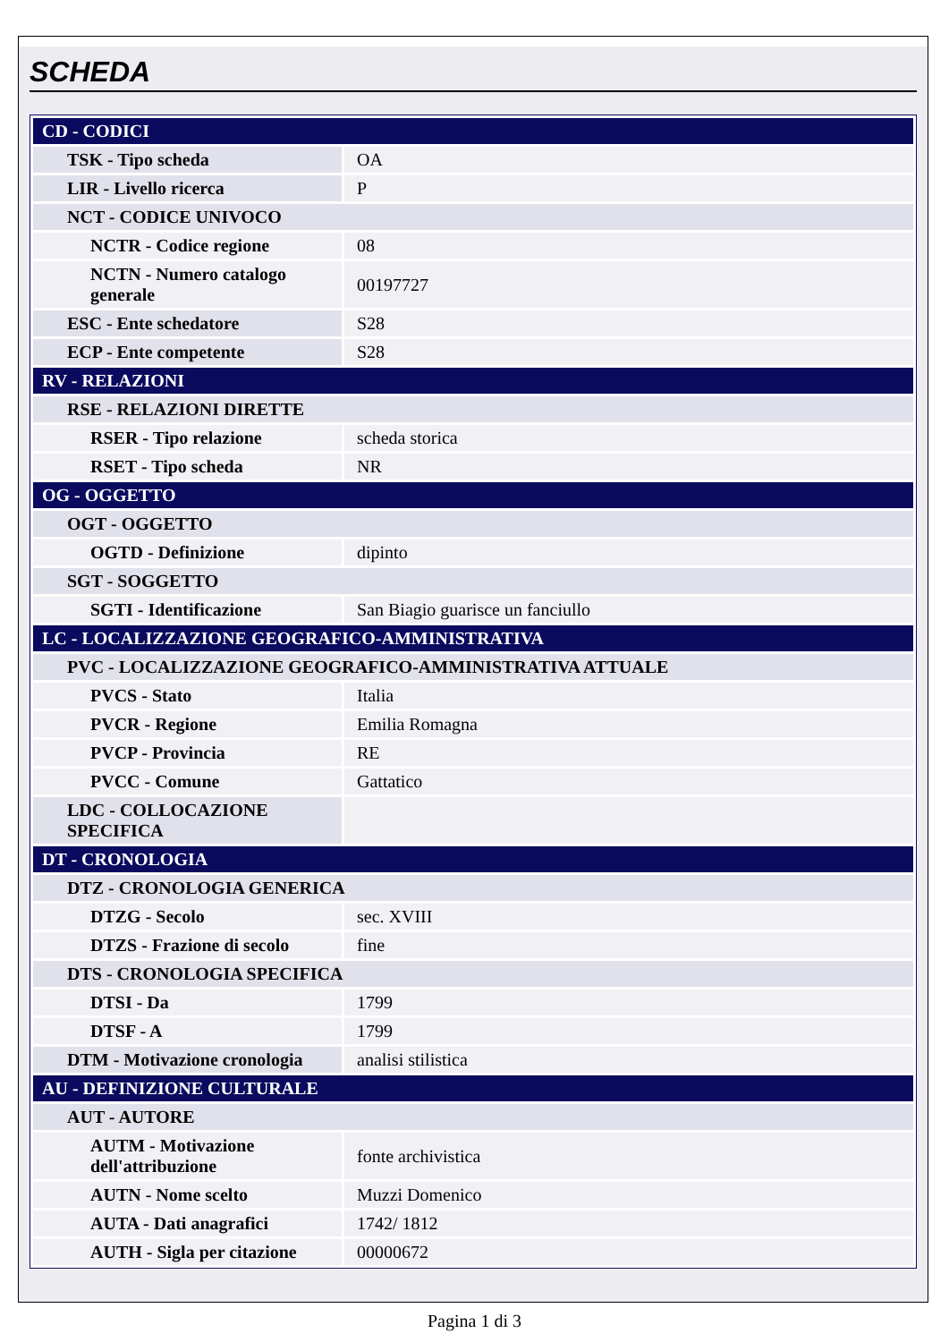SCHEDA
| CD - CODICI | |
| TSK - Tipo scheda | OA |
| LIR - Livello ricerca | P |
| NCT - CODICE UNIVOCO | |
| NCTR - Codice regione | 08 |
| NCTN - Numero catalogo generale | 00197727 |
| ESC - Ente schedatore | S28 |
| ECP - Ente competente | S28 |
| RV - RELAZIONI | |
| RSE - RELAZIONI DIRETTE | |
| RSER - Tipo relazione | scheda storica |
| RSET - Tipo scheda | NR |
| OG - OGGETTO | |
| OGT - OGGETTO | |
| OGTD - Definizione | dipinto |
| SGT - SOGGETTO | |
| SGTI - Identificazione | San Biagio guarisce un fanciullo |
| LC - LOCALIZZAZIONE GEOGRAFICO-AMMINISTRATIVA | |
| PVC - LOCALIZZAZIONE GEOGRAFICO-AMMINISTRATIVA ATTUALE | |
| PVCS - Stato | Italia |
| PVCR - Regione | Emilia Romagna |
| PVCP - Provincia | RE |
| PVCC - Comune | Gattatico |
| LDC - COLLOCAZIONE SPECIFICA | |
| DT - CRONOLOGIA | |
| DTZ - CRONOLOGIA GENERICA | |
| DTZG - Secolo | sec. XVIII |
| DTZS - Frazione di secolo | fine |
| DTS - CRONOLOGIA SPECIFICA | |
| DTSI - Da | 1799 |
| DTSF - A | 1799 |
| DTM - Motivazione cronologia | analisi stilistica |
| AU - DEFINIZIONE CULTURALE | |
| AUT - AUTORE | |
| AUTM - Motivazione dell'attribuzione | fonte archivistica |
| AUTN - Nome scelto | Muzzi Domenico |
| AUTA - Dati anagrafici | 1742/ 1812 |
| AUTH - Sigla per citazione | 00000672 |
Pagina 1 di 3